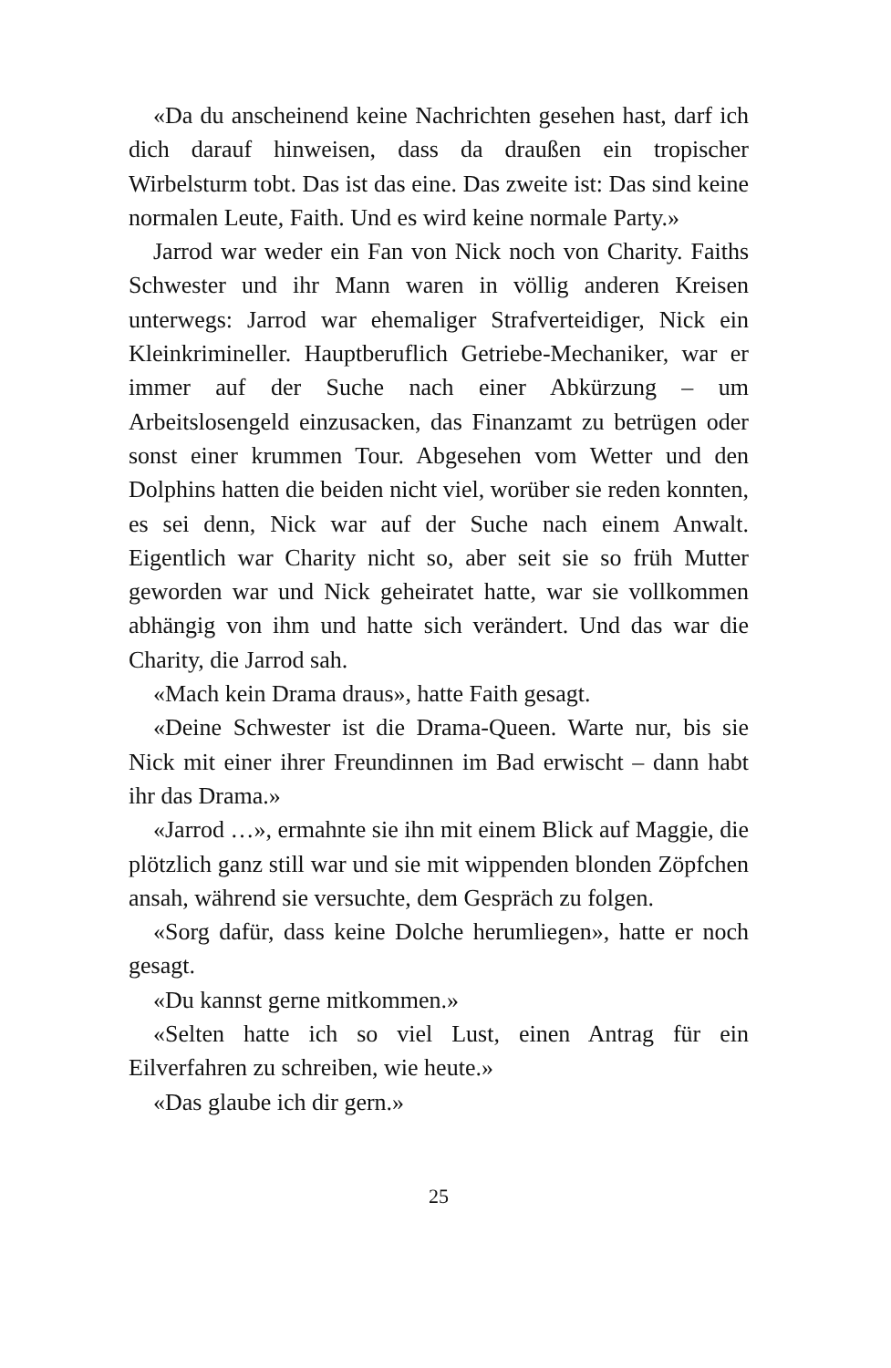«Da du anscheinend keine Nachrichten gesehen hast, darf ich dich darauf hinweisen, dass da draußen ein tropischer Wirbelsturm tobt. Das ist das eine. Das zweite ist: Das sind keine normalen Leute, Faith. Und es wird keine normale Party.»
Jarrod war weder ein Fan von Nick noch von Charity. Faiths Schwester und ihr Mann waren in völlig anderen Kreisen unterwegs: Jarrod war ehemaliger Strafverteidiger, Nick ein Kleinkrimineller. Hauptberuflich Getriebe-Mechaniker, war er immer auf der Suche nach einer Abkürzung – um Arbeitslosengeld einzusacken, das Finanzamt zu betrügen oder sonst einer krummen Tour. Abgesehen vom Wetter und den Dolphins hatten die beiden nicht viel, worüber sie reden konnten, es sei denn, Nick war auf der Suche nach einem Anwalt. Eigentlich war Charity nicht so, aber seit sie so früh Mutter geworden war und Nick geheiratet hatte, war sie vollkommen abhängig von ihm und hatte sich verändert. Und das war die Charity, die Jarrod sah.
«Mach kein Drama draus», hatte Faith gesagt.
«Deine Schwester ist die Drama-Queen. Warte nur, bis sie Nick mit einer ihrer Freundinnen im Bad erwischt – dann habt ihr das Drama.»
«Jarrod …», ermahnte sie ihn mit einem Blick auf Maggie, die plötzlich ganz still war und sie mit wippenden blonden Zöpfchen ansah, während sie versuchte, dem Gespräch zu folgen.
«Sorg dafür, dass keine Dolche herumliegen», hatte er noch gesagt.
«Du kannst gerne mitkommen.»
«Selten hatte ich so viel Lust, einen Antrag für ein Eilverfahren zu schreiben, wie heute.»
«Das glaube ich dir gern.»
25